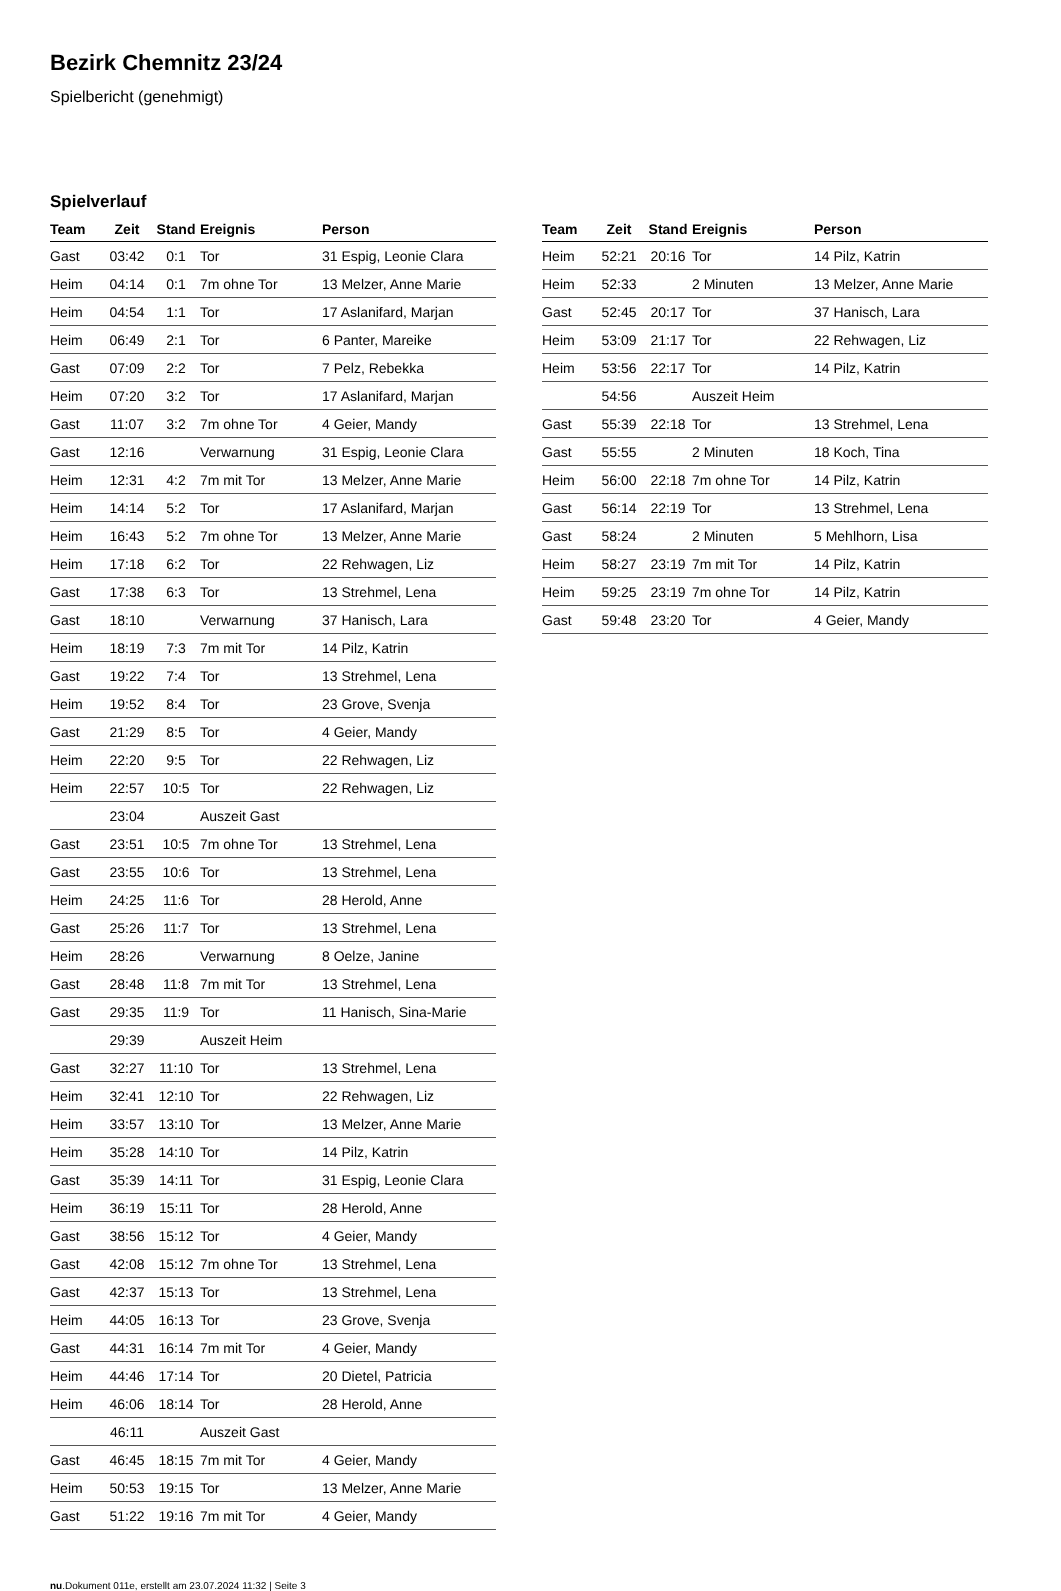Bezirk Chemnitz 23/24
Spielbericht (genehmigt)
Spielverlauf
| Team | Zeit | Stand | Ereignis | Person |
| --- | --- | --- | --- | --- |
| Gast | 03:42 | 0:1 | Tor | 31 Espig, Leonie Clara |
| Heim | 04:14 | 0:1 | 7m ohne Tor | 13 Melzer, Anne Marie |
| Heim | 04:54 | 1:1 | Tor | 17 Aslanifard, Marjan |
| Heim | 06:49 | 2:1 | Tor | 6 Panter, Mareike |
| Gast | 07:09 | 2:2 | Tor | 7 Pelz, Rebekka |
| Heim | 07:20 | 3:2 | Tor | 17 Aslanifard, Marjan |
| Gast | 11:07 | 3:2 | 7m ohne Tor | 4 Geier, Mandy |
| Gast | 12:16 | | Verwarnung | 31 Espig, Leonie Clara |
| Heim | 12:31 | 4:2 | 7m mit Tor | 13 Melzer, Anne Marie |
| Heim | 14:14 | 5:2 | Tor | 17 Aslanifard, Marjan |
| Heim | 16:43 | 5:2 | 7m ohne Tor | 13 Melzer, Anne Marie |
| Heim | 17:18 | 6:2 | Tor | 22 Rehwagen, Liz |
| Gast | 17:38 | 6:3 | Tor | 13 Strehmel, Lena |
| Gast | 18:10 | | Verwarnung | 37 Hanisch, Lara |
| Heim | 18:19 | 7:3 | 7m mit Tor | 14 Pilz, Katrin |
| Gast | 19:22 | 7:4 | Tor | 13 Strehmel, Lena |
| Heim | 19:52 | 8:4 | Tor | 23 Grove, Svenja |
| Gast | 21:29 | 8:5 | Tor | 4 Geier, Mandy |
| Heim | 22:20 | 9:5 | Tor | 22 Rehwagen, Liz |
| Heim | 22:57 | 10:5 | Tor | 22 Rehwagen, Liz |
| | 23:04 | | Auszeit Gast | |
| Gast | 23:51 | 10:5 | 7m ohne Tor | 13 Strehmel, Lena |
| Gast | 23:55 | 10:6 | Tor | 13 Strehmel, Lena |
| Heim | 24:25 | 11:6 | Tor | 28 Herold, Anne |
| Gast | 25:26 | 11:7 | Tor | 13 Strehmel, Lena |
| Heim | 28:26 | | Verwarnung | 8 Oelze, Janine |
| Gast | 28:48 | 11:8 | 7m mit Tor | 13 Strehmel, Lena |
| Gast | 29:35 | 11:9 | Tor | 11 Hanisch, Sina-Marie |
| | 29:39 | | Auszeit Heim | |
| Gast | 32:27 | 11:10 | Tor | 13 Strehmel, Lena |
| Heim | 32:41 | 12:10 | Tor | 22 Rehwagen, Liz |
| Heim | 33:57 | 13:10 | Tor | 13 Melzer, Anne Marie |
| Heim | 35:28 | 14:10 | Tor | 14 Pilz, Katrin |
| Gast | 35:39 | 14:11 | Tor | 31 Espig, Leonie Clara |
| Heim | 36:19 | 15:11 | Tor | 28 Herold, Anne |
| Gast | 38:56 | 15:12 | Tor | 4 Geier, Mandy |
| Gast | 42:08 | 15:12 | 7m ohne Tor | 13 Strehmel, Lena |
| Gast | 42:37 | 15:13 | Tor | 13 Strehmel, Lena |
| Heim | 44:05 | 16:13 | Tor | 23 Grove, Svenja |
| Gast | 44:31 | 16:14 | 7m mit Tor | 4 Geier, Mandy |
| Heim | 44:46 | 17:14 | Tor | 20 Dietel, Patricia |
| Heim | 46:06 | 18:14 | Tor | 28 Herold, Anne |
| | 46:11 | | Auszeit Gast | |
| Gast | 46:45 | 18:15 | 7m mit Tor | 4 Geier, Mandy |
| Heim | 50:53 | 19:15 | Tor | 13 Melzer, Anne Marie |
| Gast | 51:22 | 19:16 | 7m mit Tor | 4 Geier, Mandy |
| Team | Zeit | Stand | Ereignis | Person |
| --- | --- | --- | --- | --- |
| Heim | 52:21 | 20:16 | Tor | 14 Pilz, Katrin |
| Heim | 52:33 | | 2 Minuten | 13 Melzer, Anne Marie |
| Gast | 52:45 | 20:17 | Tor | 37 Hanisch, Lara |
| Heim | 53:09 | 21:17 | Tor | 22 Rehwagen, Liz |
| Heim | 53:56 | 22:17 | Tor | 14 Pilz, Katrin |
| | 54:56 | | Auszeit Heim | |
| Gast | 55:39 | 22:18 | Tor | 13 Strehmel, Lena |
| Gast | 55:55 | | 2 Minuten | 18 Koch, Tina |
| Heim | 56:00 | 22:18 | 7m ohne Tor | 14 Pilz, Katrin |
| Gast | 56:14 | 22:19 | Tor | 13 Strehmel, Lena |
| Gast | 58:24 | | 2 Minuten | 5 Mehlhorn, Lisa |
| Heim | 58:27 | 23:19 | 7m mit Tor | 14 Pilz, Katrin |
| Heim | 59:25 | 23:19 | 7m ohne Tor | 14 Pilz, Katrin |
| Gast | 59:48 | 23:20 | Tor | 4 Geier, Mandy |
nu.Dokument 011e, erstellt am 23.07.2024 11:32 | Seite 3